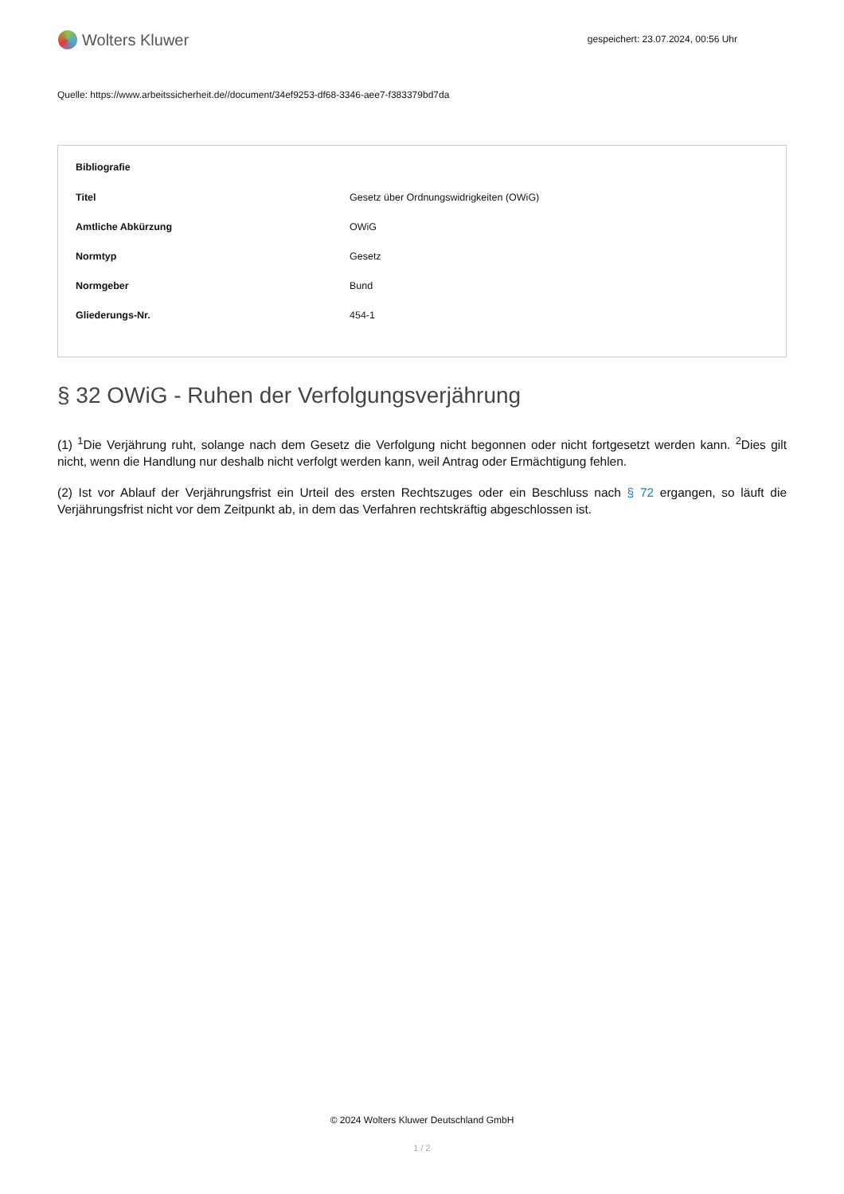Wolters Kluwer
gespeichert: 23.07.2024, 00:56 Uhr
Quelle: https://www.arbeitssicherheit.de//document/34ef9253-df68-3346-aee7-f383379bd7da
| Bibliografie | |
| --- | --- |
| Titel | Gesetz über Ordnungswidrigkeiten (OWiG) |
| Amtliche Abkürzung | OWiG |
| Normtyp | Gesetz |
| Normgeber | Bund |
| Gliederungs-Nr. | 454-1 |
§ 32 OWiG - Ruhen der Verfolgungsverjährung
(1) <sup>1</sup>Die Verjährung ruht, solange nach dem Gesetz die Verfolgung nicht begonnen oder nicht fortgesetzt werden kann. <sup>2</sup>Dies gilt nicht, wenn die Handlung nur deshalb nicht verfolgt werden kann, weil Antrag oder Ermächtigung fehlen.
(2) Ist vor Ablauf der Verjährungsfrist ein Urteil des ersten Rechtszuges oder ein Beschluss nach § 72 ergangen, so läuft die Verjährungsfrist nicht vor dem Zeitpunkt ab, in dem das Verfahren rechtskräftig abgeschlossen ist.
© 2024 Wolters Kluwer Deutschland GmbH
1 / 2